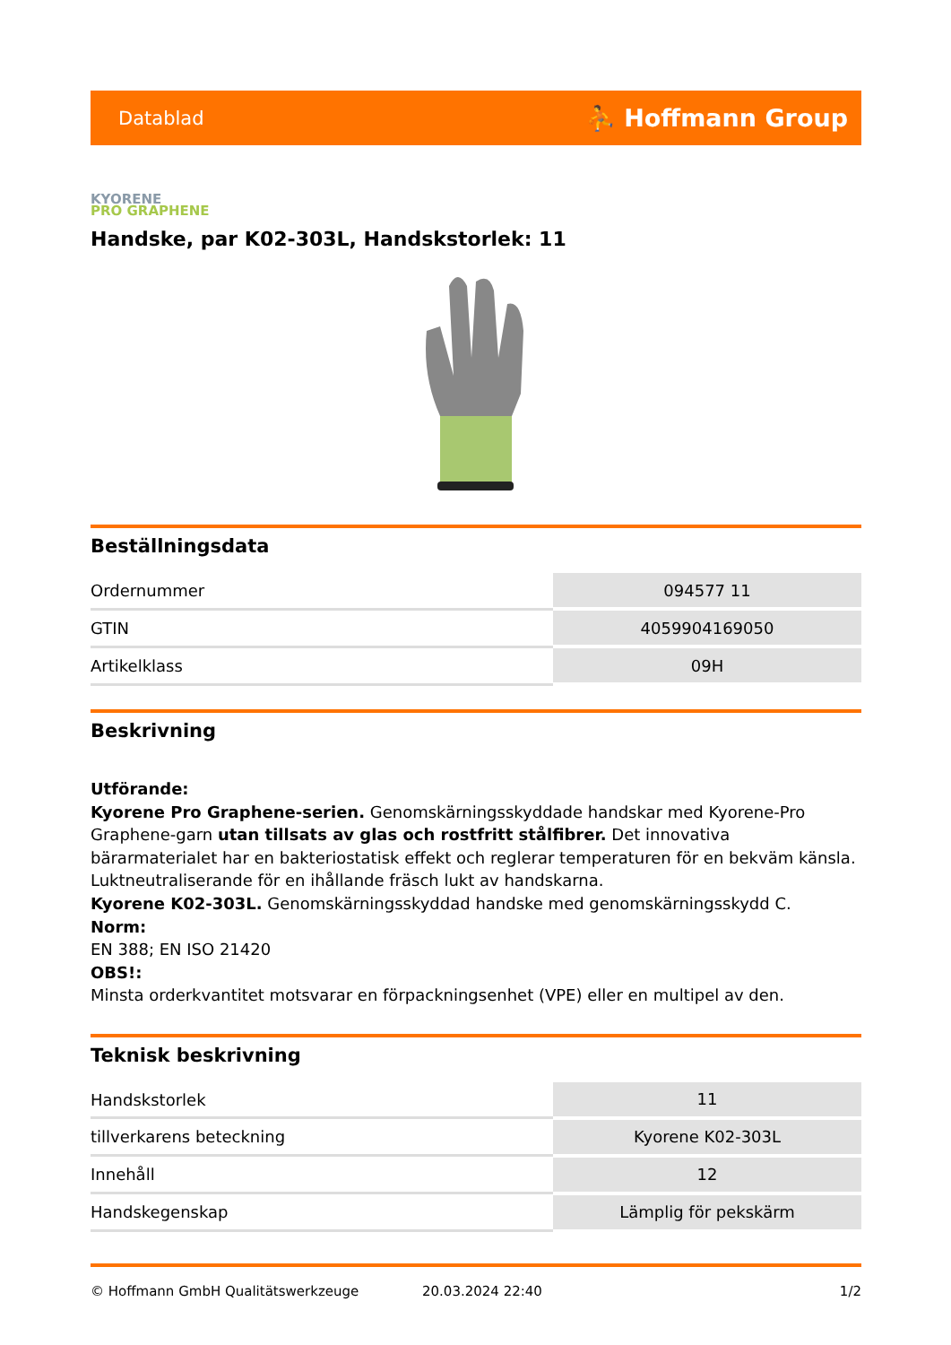Datablad ⛹ Hoffmann Group
KYORENE
PRO GRAPHENE
Handske, par K02-303L, Handskstorlek: 11
Beställningsdata
| Ordernummer | 094577 11 |
| GTIN | 4059904169050 |
| Artikelklass | 09H |
Beskrivning
Utförande:
Kyorene Pro Graphene-serien. Genomskärningsskyddade handskar med Kyorene-Pro Graphene-garn utan tillsats av glas och rostfritt stålfibrer. Det innovativa bärarmaterialet har en bakteriostatisk effekt och reglerar temperaturen för en bekväm känsla. Luktneutraliserande för en ihållande fräsch lukt av handskarna.
Kyorene K02-303L. Genomskärningsskyddad handske med genomskärningsskydd C.
Norm:
EN 388; EN ISO 21420
OBS!:
Minsta orderkvantitet motsvarar en förpackningsenhet (VPE) eller en multipel av den.
Teknisk beskrivning
| Handskstorlek | 11 |
| tillverkarens beteckning | Kyorene K02-303L |
| Innehåll | 12 |
| Handskegenskap | Lämplig för pekskärm |
© Hoffmann GmbH Qualitätswerkzeuge 20.03.2024 22:40 1/2